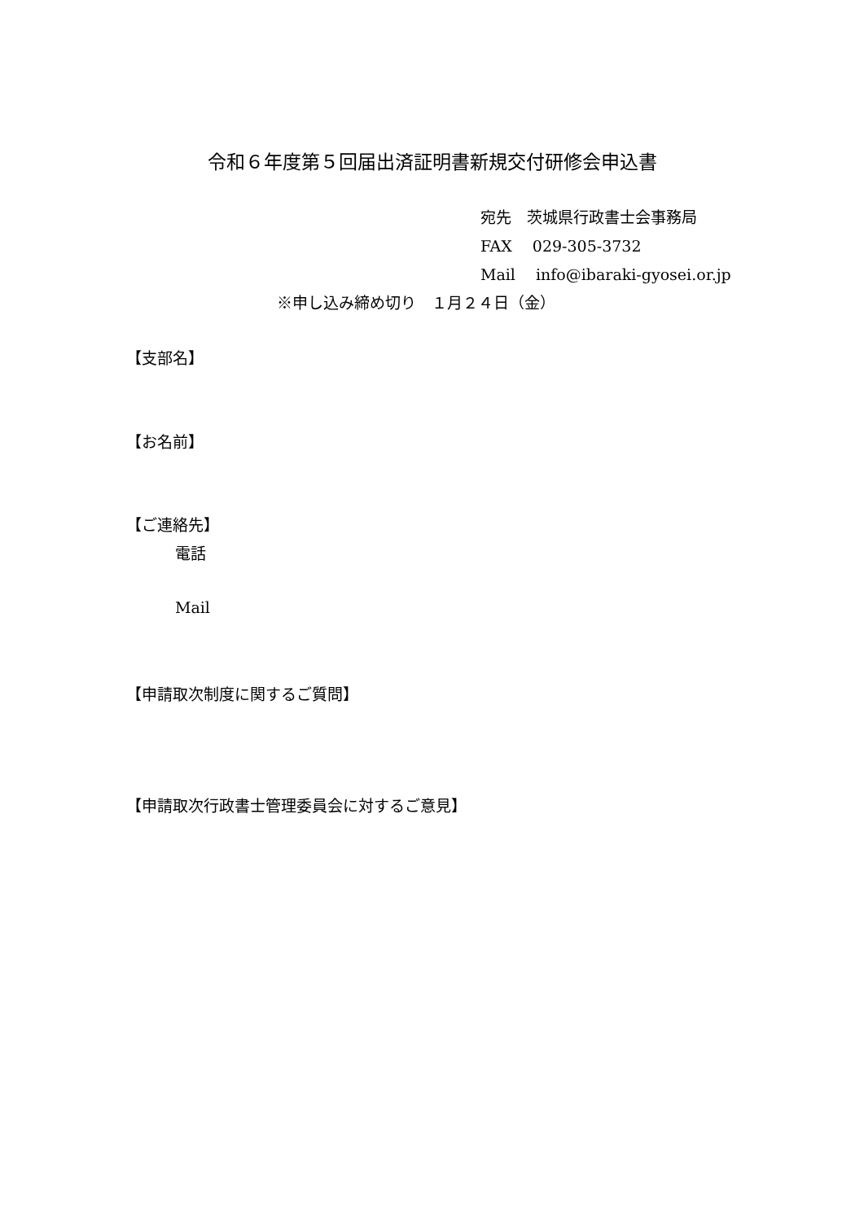令和６年度第５回届出済証明書新規交付研修会申込書
宛先　茨城県行政書士会事務局
FAX　 029-305-3732
Mail　 info@ibaraki-gyosei.or.jp
※申し込み締め切り　１月２４日（金）
【支部名】
【お名前】
【ご連絡先】
電話
Mail
【申請取次制度に関するご質問】
【申請取次行政書士管理委員会に対するご意見】